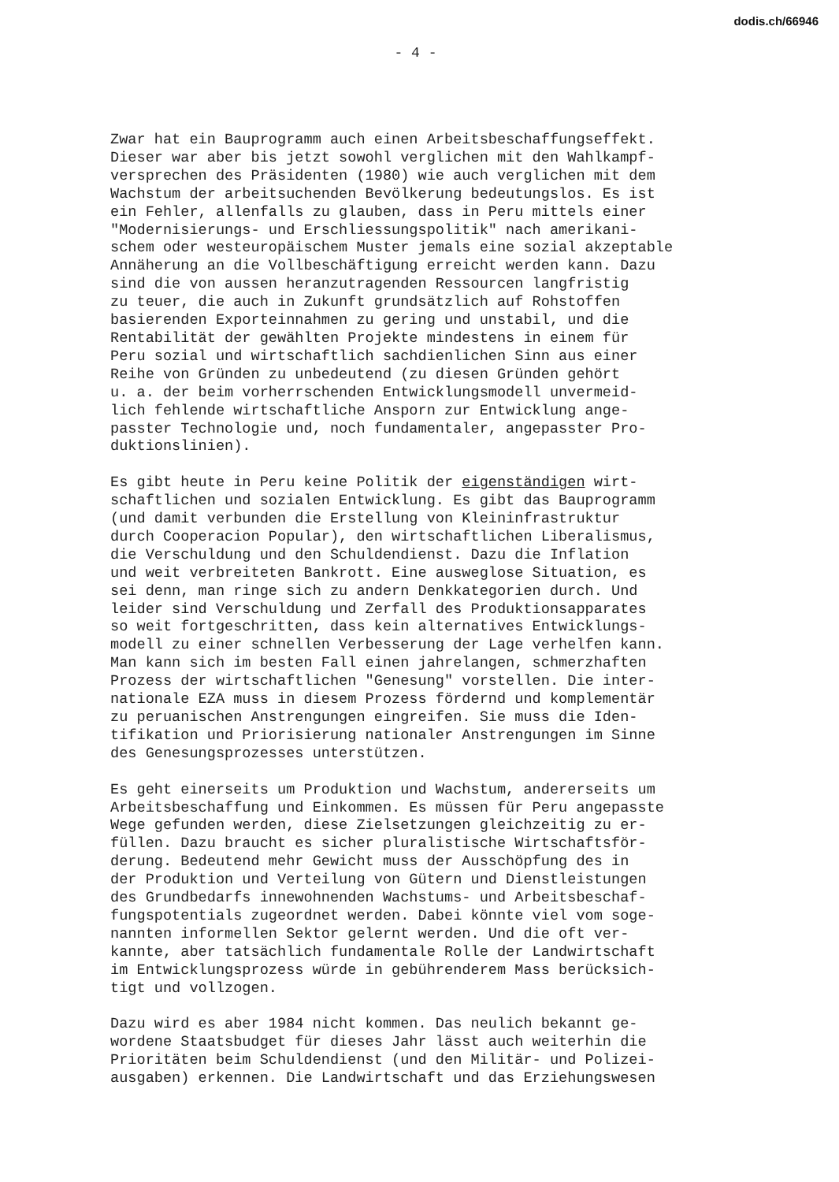dodis.ch/66946
- 4 -
Zwar hat ein Bauprogramm auch einen Arbeitsbeschaffungseffekt. Dieser war aber bis jetzt sowohl verglichen mit den Wahlkampf- versprechen des Präsidenten (1980) wie auch verglichen mit dem Wachstum der arbeitsuchenden Bevölkerung bedeutungslos. Es ist ein Fehler, allenfalls zu glauben, dass in Peru mittels einer "Modernisierungs- und Erschliessungspolitik" nach amerikani- schem oder westeuropäischem Muster jemals eine sozial akzeptable Annäherung an die Vollbeschäftigung erreicht werden kann. Dazu sind die von aussen heranzutragenden Ressourcen langfristig zu teuer, die auch in Zukunft grundsätzlich auf Rohstoffen basierenden Exporteinnahmen zu gering und unstabil, und die Rentabilität der gewählten Projekte mindestens in einem für Peru sozial und wirtschaftlich sachdienlichen Sinn aus einer Reihe von Gründen zu unbedeutend (zu diesen Gründen gehört u. a. der beim vorherrschenden Entwicklungsmodell unvermeid- lich fehlende wirtschaftliche Ansporn zur Entwicklung ange- passter Technologie und, noch fundamentaler, angepasster Pro- duktionslinien).
Es gibt heute in Peru keine Politik der eigenständigen wirt- schaftlichen und sozialen Entwicklung. Es gibt das Bauprogramm (und damit verbunden die Erstellung von Kleininfrastruktur durch Cooperacion Popular), den wirtschaftlichen Liberalismus, die Verschuldung und den Schuldendienst. Dazu die Inflation und weit verbreiteten Bankrott. Eine ausweglose Situation, es sei denn, man ringe sich zu andern Denkkategorien durch. Und leider sind Verschuldung und Zerfall des Produktionsapparates so weit fortgeschritten, dass kein alternatives Entwicklungs- modell zu einer schnellen Verbesserung der Lage verhelfen kann. Man kann sich im besten Fall einen jahrelangen, schmerzhaften Prozess der wirtschaftlichen "Genesung" vorstellen. Die inter- nationale EZA muss in diesem Prozess fördernd und komplementär zu peruanischen Anstrengungen eingreifen. Sie muss die Iden- tifikation und Priorisierung nationaler Anstrengungen im Sinne des Genesungsprozesses unterstützen.
Es geht einerseits um Produktion und Wachstum, andererseits um Arbeitsbeschaffung und Einkommen. Es müssen für Peru angepasste Wege gefunden werden, diese Zielsetzungen gleichzeitig zu er- füllen. Dazu braucht es sicher pluralistische Wirtschaftsför- derung. Bedeutend mehr Gewicht muss der Ausschöpfung des in der Produktion und Verteilung von Gütern und Dienstleistungen des Grundbedarfs innewohnenden Wachstums- und Arbeitsbeschaf- fungspotentials zugeordnet werden. Dabei könnte viel vom soge- nannten informellen Sektor gelernt werden. Und die oft ver- kannte, aber tatsächlich fundamentale Rolle der Landwirtschaft im Entwicklungsprozess würde in gebührenderem Mass berücksich- tigt und vollzogen.
Dazu wird es aber 1984 nicht kommen. Das neulich bekannt ge- wordene Staatsbudget für dieses Jahr lässt auch weiterhin die Prioritäten beim Schuldendienst (und den Militär- und Polizei- ausgaben) erkennen. Die Landwirtschaft und das Erziehungswesen